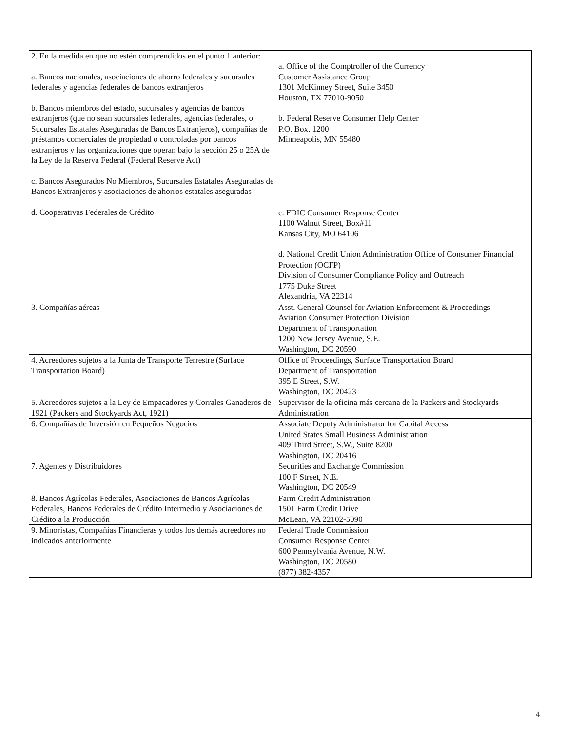| 2. En la medida en que no estén comprendidos en el punto 1 anterior: a. Bancos nacionales, asociaciones de ahorro federales y sucursales federales y agencias federales de bancos extranjeros b. Bancos miembros del estado, sucursales y agencias de bancos extranjeros (que no sean sucursales federales, agencias federales, o Sucursales Estatales Aseguradas de Bancos Extranjeros), compañías de préstamos comerciales de propiedad o controladas por bancos extranjeros y las organizaciones que operan bajo la sección 25 o 25A de la Ley de la Reserva Federal (Federal Reserve Act) c. Bancos Asegurados No Miembros, Sucursales Estatales Aseguradas de Bancos Extranjeros y asociaciones de ahorros estatales aseguradas d. Cooperativas Federales de Crédito | a. Office of the Comptroller of the Currency Customer Assistance Group 1301 McKinney Street, Suite 3450 Houston, TX 77010-9050 b. Federal Reserve Consumer Help Center P.O. Box. 1200 Minneapolis, MN 55480 c. FDIC Consumer Response Center 1100 Walnut Street, Box#11 Kansas City, MO 64106 d. National Credit Union Administration Office of Consumer Financial Protection (OCFP) Division of Consumer Compliance Policy and Outreach 1775 Duke Street Alexandria, VA 22314 |
| 3. Compañías aéreas | Asst. General Counsel for Aviation Enforcement & Proceedings Aviation Consumer Protection Division Department of Transportation 1200 New Jersey Avenue, S.E. Washington, DC 20590 |
| 4. Acreedores sujetos a la Junta de Transporte Terrestre (Surface Transportation Board) | Office of Proceedings, Surface Transportation Board Department of Transportation 395 E Street, S.W. Washington, DC 20423 |
| 5. Acreedores sujetos a la Ley de Empacadores y Corrales Ganaderos de 1921 (Packers and Stockyards Act, 1921) | Supervisor de la oficina más cercana de la Packers and Stockyards Administration |
| 6. Compañías de Inversión en Pequeños Negocios | Associate Deputy Administrator for Capital Access United States Small Business Administration 409 Third Street, S.W., Suite 8200 Washington, DC 20416 |
| 7. Agentes y Distribuidores | Securities and Exchange Commission 100 F Street, N.E. Washington, DC 20549 |
| 8. Bancos Agrícolas Federales, Asociaciones de Bancos Agrícolas Federales, Bancos Federales de Crédito Intermedio y Asociaciones de Crédito a la Producción | Farm Credit Administration 1501 Farm Credit Drive McLean, VA 22102-5090 |
| 9. Minoristas, Compañías Financieras y todos los demás acreedores no indicados anteriormente | Federal Trade Commission Consumer Response Center 600 Pennsylvania Avenue, N.W. Washington, DC 20580 (877) 382-4357 |
4